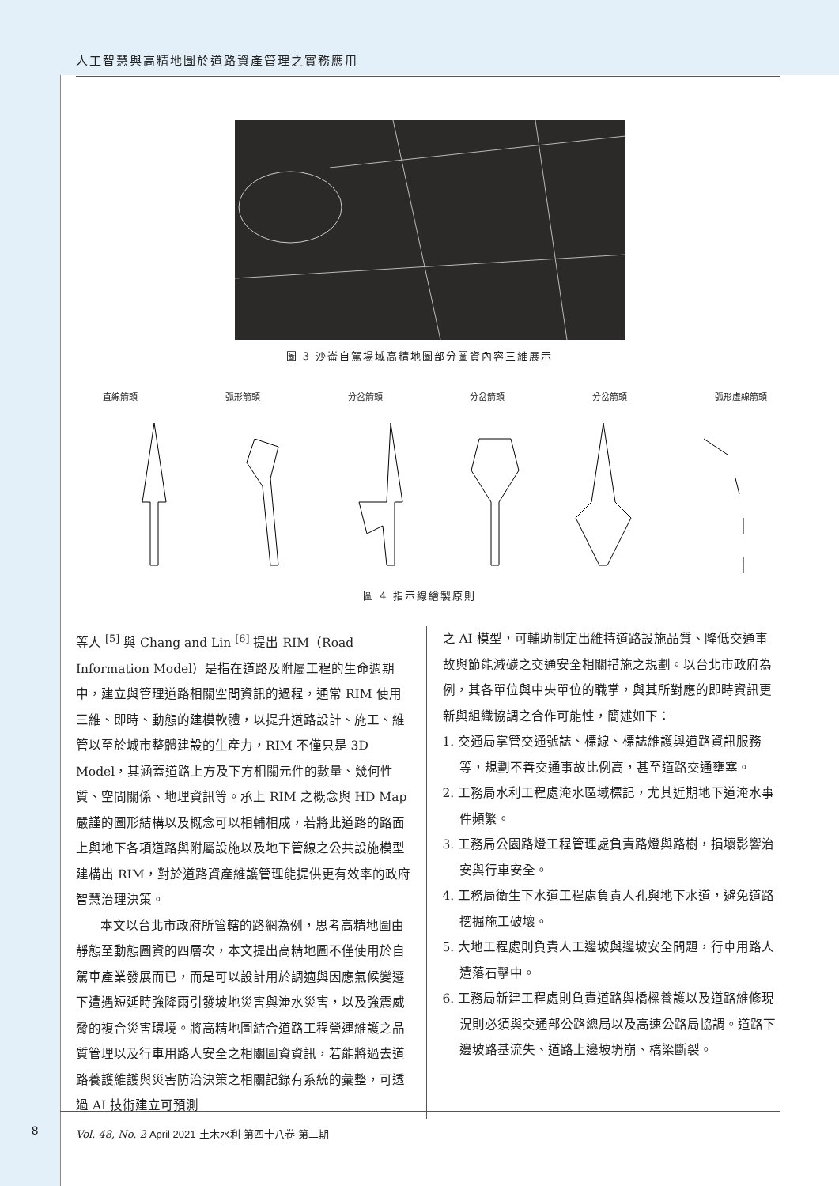人工智慧與高精地圖於道路資產管理之實務應用
圖 3 沙崙自駕場域高精地圖部分圖資內容三維展示
直線箭頭 弧形箭頭 分岔箭頭 分岔箭頭 分岔箭頭 弧形虛線箭頭
圖 4 指示線繪製原則
等人 <sup>[5]</sup> 與 Chang and Lin <sup>[6]</sup> 提出 RIM（Road Information Model）是指在道路及附屬工程的生命週期中，建立與管理道路相關空間資訊的過程，通常 RIM 使用三維、即時、動態的建模軟體，以提升道路設計、施工、維管以至於城市整體建設的生產力，RIM 不僅只是 3D Model，其涵蓋道路上方及下方相關元件的數量、幾何性質、空間關係、地理資訊等。承上 RIM 之概念與 HD Map 嚴謹的圖形結構以及概念可以相輔相成，若將此道路的路面上與地下各項道路與附屬設施以及地下管線之公共設施模型建構出 RIM，對於道路資產維護管理能提供更有效率的政府智慧治理決策。
本文以台北市政府所管轄的路網為例，思考高精地圖由靜態至動態圖資的四層次，本文提出高精地圖不僅使用於自駕車產業發展而已，而是可以設計用於調適與因應氣候變遷下遭遇短延時強降雨引發坡地災害與淹水災害，以及強震威脅的複合災害環境。將高精地圖結合道路工程營運維護之品質管理以及行車用路人安全之相關圖資資訊，若能將過去道路養護維護與災害防治決策之相關記錄有系統的彙整，可透過 AI 技術建立可預測
之 AI 模型，可輔助制定出維持道路設施品質、降低交通事故與節能減碳之交通安全相關措施之規劃。以台北市政府為例，其各單位與中央單位的職掌，與其所對應的即時資訊更新與組織協調之合作可能性，簡述如下：
1. 交通局掌管交通號誌、標線、標誌維護與道路資訊服務等，規劃不善交通事故比例高，甚至道路交通壅塞。
2. 工務局水利工程處淹水區域標記，尤其近期地下道淹水事件頻繁。
3. 工務局公園路燈工程管理處負責路燈與路樹，損壞影響治安與行車安全。
4. 工務局衛生下水道工程處負責人孔與地下水道，避免道路挖掘施工破壞。
5. 大地工程處則負責人工邊坡與邊坡安全問題，行車用路人遭落石擊中。
6. 工務局新建工程處則負責道路與橋樑養護以及道路維修現況則必須與交通部公路總局以及高速公路局協調。道路下邊坡路基流失、道路上邊坡坍崩、橋梁斷裂。
8
Vol. 48, No. 2 April 2021 土木水利 第四十八卷 第二期